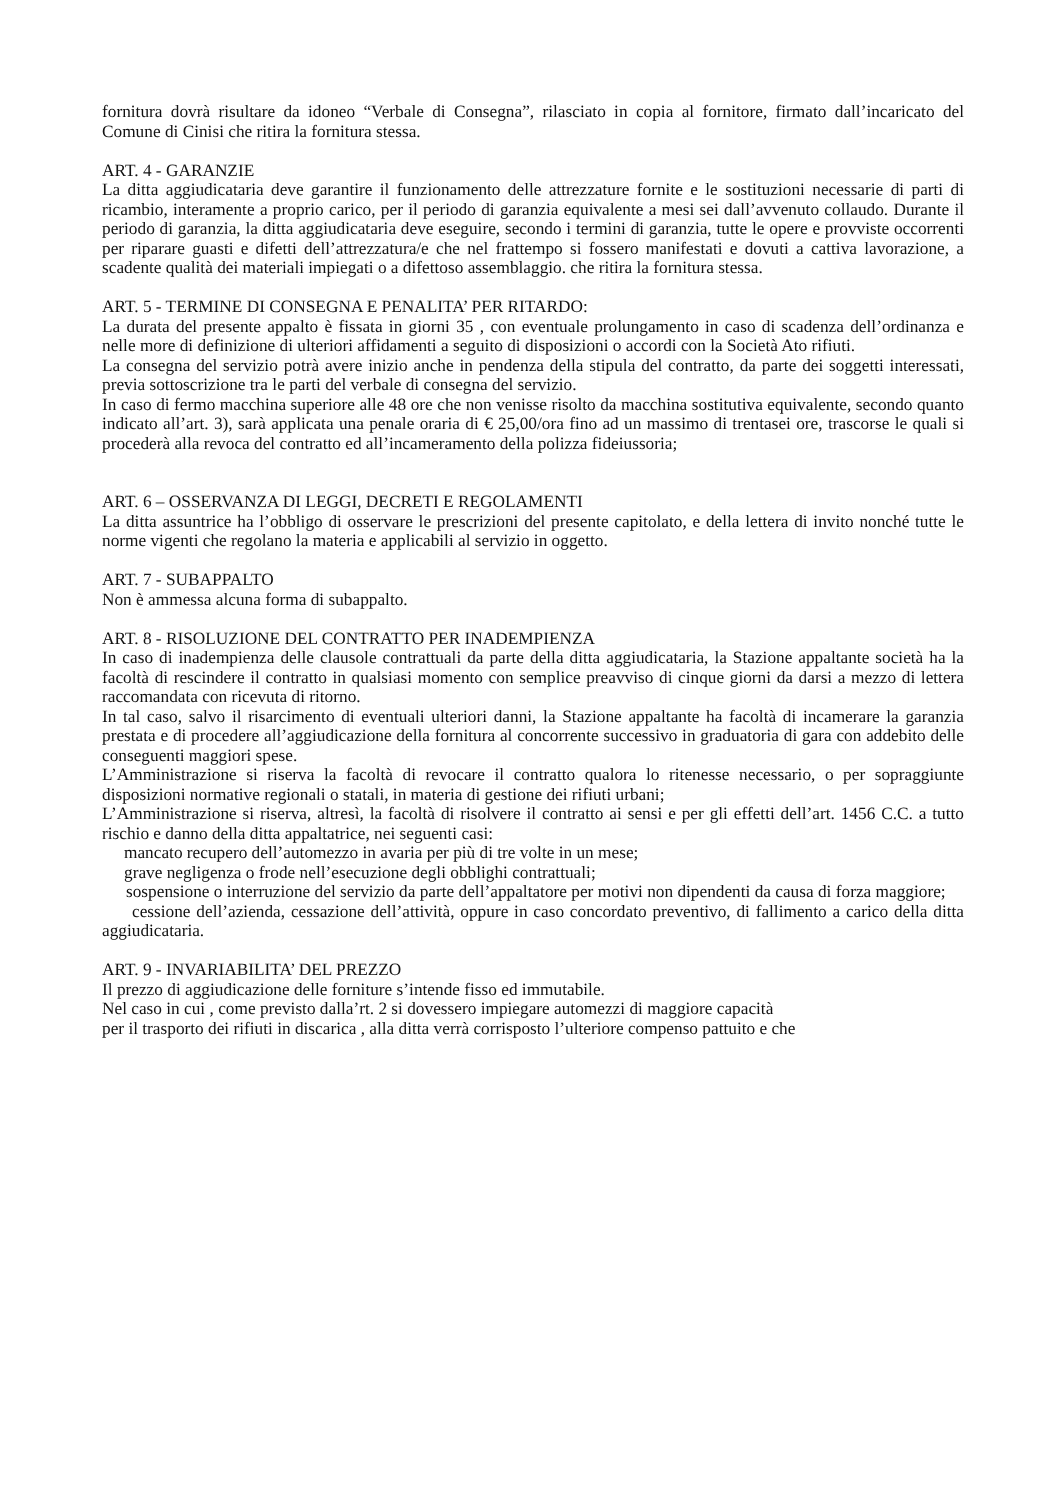fornitura dovrà risultare da idoneo “Verbale di Consegna”, rilasciato in copia al fornitore, firmato dall’incaricato del Comune di Cinisi che ritira la fornitura stessa.
ART. 4 - GARANZIE
La ditta aggiudicataria deve garantire il funzionamento delle attrezzature fornite e le sostituzioni necessarie di parti di ricambio, interamente a proprio carico, per il periodo di garanzia equivalente a mesi sei dall’avvenuto collaudo. Durante il periodo di garanzia, la ditta aggiudicataria deve eseguire, secondo i termini di garanzia, tutte le opere e provviste occorrenti per riparare guasti e difetti dell’attrezzatura/e che nel frattempo si fossero manifestati e dovuti a cattiva lavorazione, a scadente qualità dei materiali impiegati o a difettoso assemblaggio. che ritira la fornitura stessa.
ART. 5 - TERMINE DI CONSEGNA E PENALITA’ PER RITARDO:
La durata del presente appalto è fissata in giorni 35 , con eventuale prolungamento in caso di scadenza dell’ordinanza e nelle more di definizione di ulteriori affidamenti a seguito di disposizioni o accordi con la Società Ato rifiuti.
La consegna del servizio potrà avere inizio anche in pendenza della stipula del contratto, da parte dei soggetti interessati, previa sottoscrizione tra le parti del verbale di consegna del servizio.
In caso di fermo macchina superiore alle 48 ore che non venisse risolto da macchina sostitutiva equivalente, secondo quanto indicato all’art. 3), sarà applicata una penale oraria di € 25,00/ora fino ad un massimo di trentasei ore, trascorse le quali si procederà alla revoca del contratto ed all’incameramento della polizza fideiussoria;
ART. 6 – OSSERVANZA DI LEGGI, DECRETI E REGOLAMENTI
La ditta assuntrice ha l’obbligo di osservare le prescrizioni del presente capitolato, e della lettera di invito nonché tutte le norme vigenti che regolano la materia e applicabili al servizio in oggetto.
ART. 7 - SUBAPPALTO
Non è ammessa alcuna forma di subappalto.
ART. 8 - RISOLUZIONE DEL CONTRATTO PER INADEMPIENZA
In caso di inadempienza delle clausole contrattuali da parte della ditta aggiudicataria, la Stazione appaltante società ha la facoltà di rescindere il contratto in qualsiasi momento con semplice preavviso di cinque giorni da darsi a mezzo di lettera raccomandata con ricevuta di ritorno.
In tal caso, salvo il risarcimento di eventuali ulteriori danni, la Stazione appaltante ha facoltà di incamerare la garanzia prestata e di procedere all’aggiudicazione della fornitura al concorrente successivo in graduatoria di gara con addebito delle conseguenti maggiori spese.
L’Amministrazione si riserva la facoltà di revocare il contratto qualora lo ritenesse necessario, o per sopraggiunte disposizioni normative regionali o statali, in materia di gestione dei rifiuti urbani;
L’Amministrazione si riserva, altresì, la facoltà di risolvere il contratto ai sensi e per gli effetti dell’art. 1456 C.C. a tutto rischio e danno della ditta appaltatrice, nei seguenti casi:
mancato recupero dell’automezzo in avaria per più di tre volte in un mese;
grave negligenza o frode nell’esecuzione degli obblighi contrattuali;
sospensione o interruzione del servizio da parte dell’appaltatore per motivi non dipendenti da causa di forza maggiore;
cessione dell’azienda, cessazione dell’attività, oppure in caso concordato preventivo, di fallimento a carico della ditta aggiudicataria.
ART. 9 - INVARIABILITA’ DEL PREZZO
Il prezzo di aggiudicazione delle forniture s’intende fisso ed immutabile.
Nel caso in cui , come previsto dalla’rt. 2 si dovessero impiegare automezzi di maggiore capacità
per il trasporto dei rifiuti in discarica , alla ditta verrà corrisposto l’ulteriore compenso pattuito e che